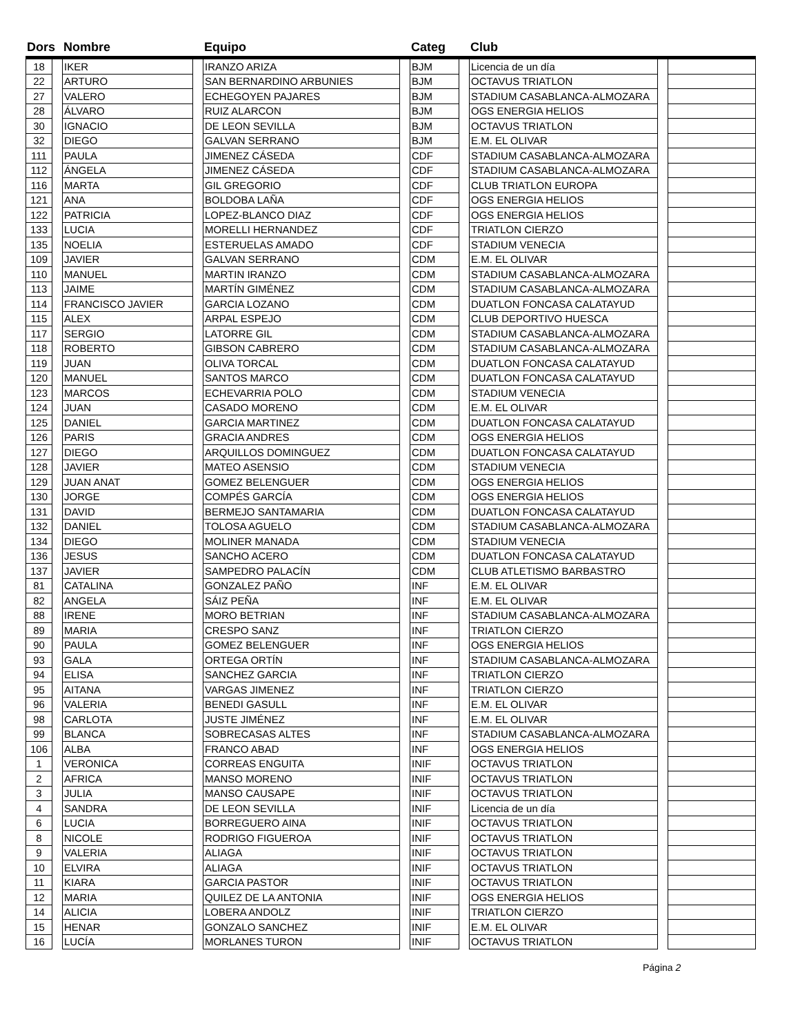| Dors | | Nombre | | Equipo | | Categ | | Club | | |
| --- | --- | --- | --- | --- | --- | --- | --- | --- | --- | --- |
| 18 | | IKER | | IRANZO ARIZA | | BJM | | Licencia de un día | | |
| 22 | | ARTURO | | SAN BERNARDINO ARBUNIES | | BJM | | OCTAVUS TRIATLON | | |
| 27 | | VALERO | | ECHEGOYEN PAJARES | | BJM | | STADIUM CASABLANCA-ALMOZARA | | |
| 28 | | ÁLVARO | | RUIZ ALARCON | | BJM | | OGS ENERGIA HELIOS | | |
| 30 | | IGNACIO | | DE LEON SEVILLA | | BJM | | OCTAVUS TRIATLON | | |
| 32 | | DIEGO | | GALVAN SERRANO | | BJM | | E.M. EL OLIVAR | | |
| 111 | | PAULA | | JIMENEZ CÁSEDA | | CDF | | STADIUM CASABLANCA-ALMOZARA | | |
| 112 | | ÁNGELA | | JIMENEZ CÁSEDA | | CDF | | STADIUM CASABLANCA-ALMOZARA | | |
| 116 | | MARTA | | GIL GREGORIO | | CDF | | CLUB TRIATLON EUROPA | | |
| 121 | | ANA | | BOLDOBA LAÑA | | CDF | | OGS ENERGIA HELIOS | | |
| 122 | | PATRICIA | | LOPEZ-BLANCO DIAZ | | CDF | | OGS ENERGIA HELIOS | | |
| 133 | | LUCIA | | MORELLI HERNANDEZ | | CDF | | TRIATLON CIERZO | | |
| 135 | | NOELIA | | ESTERUELAS AMADO | | CDF | | STADIUM VENECIA | | |
| 109 | | JAVIER | | GALVAN SERRANO | | CDM | | E.M. EL OLIVAR | | |
| 110 | | MANUEL | | MARTIN IRANZO | | CDM | | STADIUM CASABLANCA-ALMOZARA | | |
| 113 | | JAIME | | MARTÍN GIMÉNEZ | | CDM | | STADIUM CASABLANCA-ALMOZARA | | |
| 114 | | FRANCISCO JAVIER | | GARCIA LOZANO | | CDM | | DUATLON FONCASA CALATAYUD | | |
| 115 | | ALEX | | ARPAL ESPEJO | | CDM | | CLUB DEPORTIVO HUESCA | | |
| 117 | | SERGIO | | LATORRE GIL | | CDM | | STADIUM CASABLANCA-ALMOZARA | | |
| 118 | | ROBERTO | | GIBSON CABRERO | | CDM | | STADIUM CASABLANCA-ALMOZARA | | |
| 119 | | JUAN | | OLIVA TORCAL | | CDM | | DUATLON FONCASA CALATAYUD | | |
| 120 | | MANUEL | | SANTOS MARCO | | CDM | | DUATLON FONCASA CALATAYUD | | |
| 123 | | MARCOS | | ECHEVARRIA POLO | | CDM | | STADIUM VENECIA | | |
| 124 | | JUAN | | CASADO MORENO | | CDM | | E.M. EL OLIVAR | | |
| 125 | | DANIEL | | GARCIA MARTINEZ | | CDM | | DUATLON FONCASA CALATAYUD | | |
| 126 | | PARIS | | GRACIA ANDRES | | CDM | | OGS ENERGIA HELIOS | | |
| 127 | | DIEGO | | ARQUILLOS DOMINGUEZ | | CDM | | DUATLON FONCASA CALATAYUD | | |
| 128 | | JAVIER | | MATEO ASENSIO | | CDM | | STADIUM VENECIA | | |
| 129 | | JUAN ANAT | | GOMEZ BELENGUER | | CDM | | OGS ENERGIA HELIOS | | |
| 130 | | JORGE | | COMPÉS GARCÍA | | CDM | | OGS ENERGIA HELIOS | | |
| 131 | | DAVID | | BERMEJO SANTAMARIA | | CDM | | DUATLON FONCASA CALATAYUD | | |
| 132 | | DANIEL | | TOLOSA AGUELO | | CDM | | STADIUM CASABLANCA-ALMOZARA | | |
| 134 | | DIEGO | | MOLINER MANADA | | CDM | | STADIUM VENECIA | | |
| 136 | | JESUS | | SANCHO ACERO | | CDM | | DUATLON FONCASA CALATAYUD | | |
| 137 | | JAVIER | | SAMPEDRO PALACÍN | | CDM | | CLUB ATLETISMO BARBASTRO | | |
| 81 | | CATALINA | | GONZALEZ PAÑO | | INF | | E.M. EL OLIVAR | | |
| 82 | | ANGELA | | SÁIZ PEÑA | | INF | | E.M. EL OLIVAR | | |
| 88 | | IRENE | | MORO BETRIAN | | INF | | STADIUM CASABLANCA-ALMOZARA | | |
| 89 | | MARIA | | CRESPO SANZ | | INF | | TRIATLON CIERZO | | |
| 90 | | PAULA | | GOMEZ BELENGUER | | INF | | OGS ENERGIA HELIOS | | |
| 93 | | GALA | | ORTEGA ORTÍN | | INF | | STADIUM CASABLANCA-ALMOZARA | | |
| 94 | | ELISA | | SANCHEZ GARCIA | | INF | | TRIATLON CIERZO | | |
| 95 | | AITANA | | VARGAS JIMENEZ | | INF | | TRIATLON CIERZO | | |
| 96 | | VALERIA | | BENEDI GASULL | | INF | | E.M. EL OLIVAR | | |
| 98 | | CARLOTA | | JUSTE JIMÉNEZ | | INF | | E.M. EL OLIVAR | | |
| 99 | | BLANCA | | SOBRECASAS ALTES | | INF | | STADIUM CASABLANCA-ALMOZARA | | |
| 106 | | ALBA | | FRANCO ABAD | | INF | | OGS ENERGIA HELIOS | | |
| 1 | | VERONICA | | CORREAS ENGUITA | | INIF | | OCTAVUS TRIATLON | | |
| 2 | | AFRICA | | MANSO MORENO | | INIF | | OCTAVUS TRIATLON | | |
| 3 | | JULIA | | MANSO CAUSAPE | | INIF | | OCTAVUS TRIATLON | | |
| 4 | | SANDRA | | DE LEON SEVILLA | | INIF | | Licencia de un día | | |
| 6 | | LUCIA | | BORREGUERO AINA | | INIF | | OCTAVUS TRIATLON | | |
| 8 | | NICOLE | | RODRIGO FIGUEROA | | INIF | | OCTAVUS TRIATLON | | |
| 9 | | VALERIA | | ALIAGA | | INIF | | OCTAVUS TRIATLON | | |
| 10 | | ELVIRA | | ALIAGA | | INIF | | OCTAVUS TRIATLON | | |
| 11 | | KIARA | | GARCIA PASTOR | | INIF | | OCTAVUS TRIATLON | | |
| 12 | | MARIA | | QUILEZ DE LA ANTONIA | | INIF | | OGS ENERGIA HELIOS | | |
| 14 | | ALICIA | | LOBERA ANDOLZ | | INIF | | TRIATLON CIERZO | | |
| 15 | | HENAR | | GONZALO SANCHEZ | | INIF | | E.M. EL OLIVAR | | |
| 16 | | LUCÍA | | MORLANES TURON | | INIF | | OCTAVUS TRIATLON | | |
Página 2